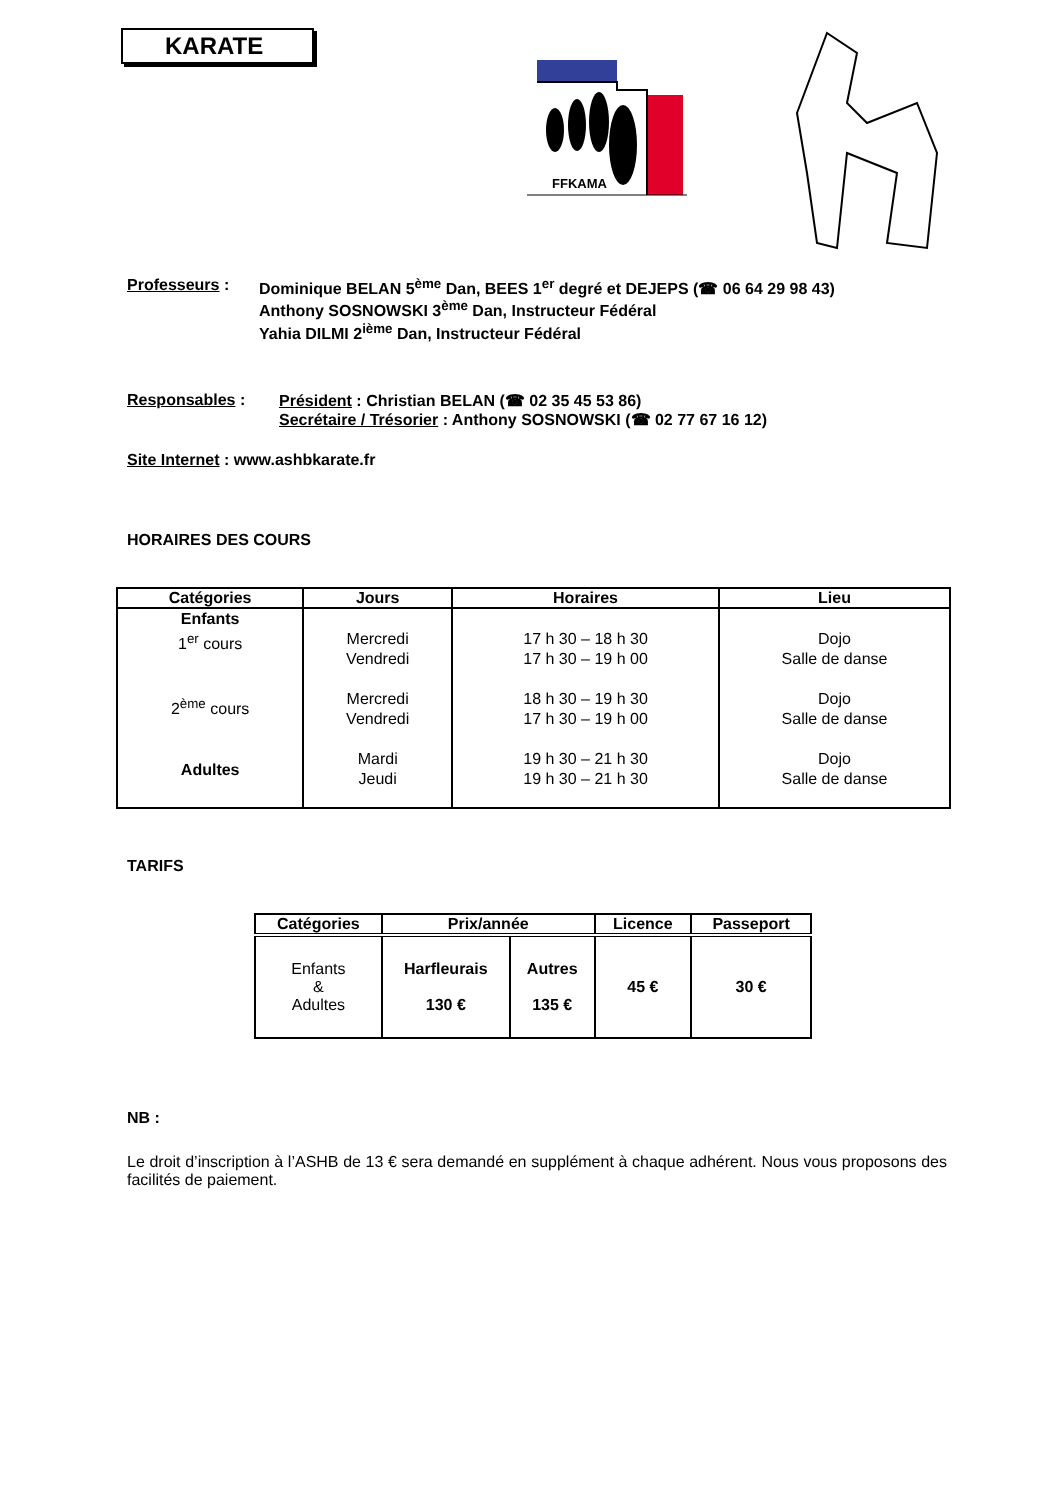KARATE
FFKAMA
Professeurs : Dominique BELAN 5<sup>ème</sup> Dan, BEES 1<sup>er</sup> degré et DEJEPS (☎ 06 64 29 98 43)
Anthony SOSNOWSKI 3<sup>ème</sup> Dan, Instructeur Fédéral
Yahia DILMI 2<sup>ième</sup> Dan, Instructeur Fédéral
Responsables : Président : Christian BELAN (☎ 02 35 45 53 86)
Secrétaire / Trésorier : Anthony SOSNOWSKI (☎ 02 77 67 16 12)
Site Internet : www.ashbkarate.fr
HORAIRES DES COURS
| Catégories | Jours | Horaires | Lieu |
| --- | --- | --- | --- |
| Enfants 1<sup>er</sup> cours 2<sup>ème</sup> cours Adultes | Mercredi Vendredi Mercredi Vendredi Mardi Jeudi | 17 h 30 – 18 h 30 17 h 30 – 19 h 00 18 h 30 – 19 h 30 17 h 30 – 19 h 00 19 h 30 – 21 h 30 19 h 30 – 21 h 30 | Dojo Salle de danse Dojo Salle de danse Dojo Salle de danse |
TARIFS
| Catégories | Prix/année | | Licence | Passeport |
| --- | --- | --- | --- | --- |
| Enfants & Adultes | Harfleurais 130 € | Autres 135 € | 45 € | 30 € |
NB :
Le droit d’inscription à l’ASHB de 13 € sera demandé en supplément à chaque adhérent. Nous vous proposons des facilités de paiement.